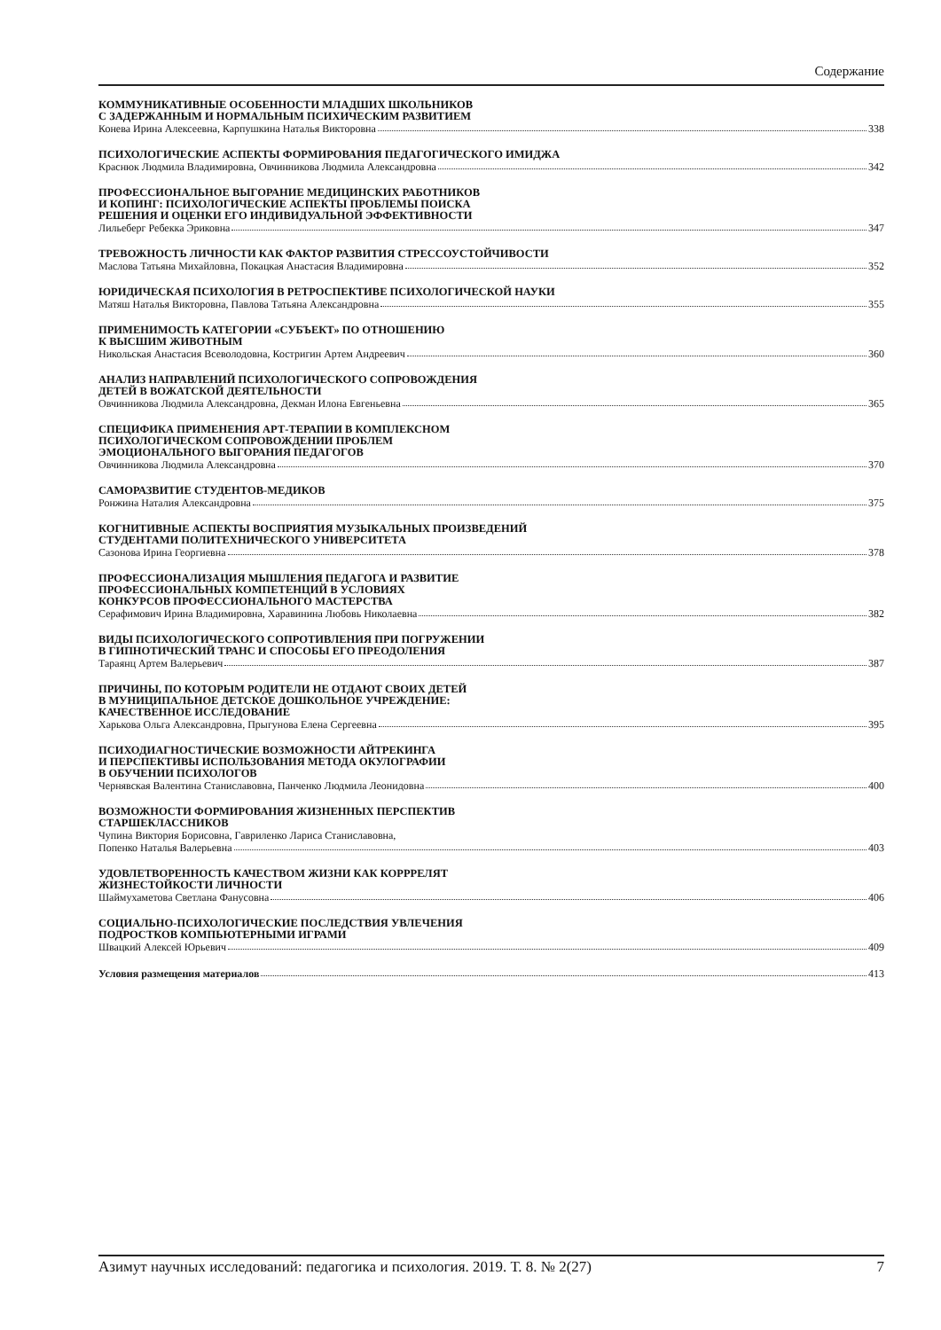Содержание
КОММУНИКАТИВНЫЕ ОСОБЕННОСТИ МЛАДШИХ ШКОЛЬНИКОВ
С ЗАДЕРЖАННЫМ И НОРМАЛЬНЫМ ПСИХИЧЕСКИМ РАЗВИТИЕМ
Конева Ирина Алексеевна, Карпушкина Наталья Викторовна 338
ПСИХОЛОГИЧЕСКИЕ АСПЕКТЫ ФОРМИРОВАНИЯ ПЕДАГОГИЧЕСКОГО ИМИДЖА
Краснюк Людмила Владимировна, Овчинникова Людмила Александровна 342
ПРОФЕССИОНАЛЬНОЕ ВЫГОРАНИЕ МЕДИЦИНСКИХ РАБОТНИКОВ
И КОПИНГ: ПСИХОЛОГИЧЕСКИЕ АСПЕКТЫ ПРОБЛЕМЫ ПОИСКА
РЕШЕНИЯ И ОЦЕНКИ ЕГО ИНДИВИДУАЛЬНОЙ ЭФФЕКТИВНОСТИ
Лильеберг Ребекка Эриковна 347
ТРЕВОЖНОСТЬ ЛИЧНОСТИ КАК ФАКТОР РАЗВИТИЯ СТРЕССОУСТОЙЧИВОСТИ
Маслова Татьяна Михайловна, Покацкая Анастасия Владимировна 352
ЮРИДИЧЕСКАЯ ПСИХОЛОГИЯ В РЕТРОСПЕКТИВЕ ПСИХОЛОГИЧЕСКОЙ НАУКИ
Матяш Наталья Викторовна, Павлова Татьяна Александровна 355
ПРИМЕНИМОСТЬ КАТЕГОРИИ «СУБЪЕКТ» ПО ОТНОШЕНИЮ
К ВЫСШИМ ЖИВОТНЫМ
Никольская Анастасия Всеволодовна, Костригин Артем Андреевич 360
АНАЛИЗ НАПРАВЛЕНИЙ ПСИХОЛОГИЧЕСКОГО СОПРОВОЖДЕНИЯ
ДЕТЕЙ В ВОЖАТСКОЙ ДЕЯТЕЛЬНОСТИ
Овчинникова Людмила Александровна, Декман Илона Евгеньевна 365
СПЕЦИФИКА ПРИМЕНЕНИЯ АРТ-ТЕРАПИИ В КОМПЛЕКСНОМ
ПСИХОЛОГИЧЕСКОМ СОПРОВОЖДЕНИИ ПРОБЛЕМ
ЭМОЦИОНАЛЬНОГО ВЫГОРАНИЯ ПЕДАГОГОВ
Овчинникова Людмила Александровна 370
САМОРАЗВИТИЕ СТУДЕНТОВ-МЕДИКОВ
Ронжина Наталия Александровна 375
КОГНИТИВНЫЕ АСПЕКТЫ ВОСПРИЯТИЯ МУЗЫКАЛЬНЫХ ПРОИЗВЕДЕНИЙ
СТУДЕНТАМИ ПОЛИТЕХНИЧЕСКОГО УНИВЕРСИТЕТА
Сазонова Ирина Георгиевна 378
ПРОФЕССИОНАЛИЗАЦИЯ МЫШЛЕНИЯ ПЕДАГОГА И РАЗВИТИЕ
ПРОФЕССИОНАЛЬНЫХ КОМПЕТЕНЦИЙ В УСЛОВИЯХ
КОНКУРСОВ ПРОФЕССИОНАЛЬНОГО МАСТЕРСТВА
Серафимович Ирина Владимировна, Харавинина Любовь Николаевна 382
ВИДЫ ПСИХОЛОГИЧЕСКОГО СОПРОТИВЛЕНИЯ ПРИ ПОГРУЖЕНИИ
В ГИПНОТИЧЕСКИЙ ТРАНС И СПОСОБЫ ЕГО ПРЕОДОЛЕНИЯ
Тараянц Артем Валерьевич 387
ПРИЧИНЫ, ПО КОТОРЫМ РОДИТЕЛИ НЕ ОТДАЮТ СВОИХ ДЕТЕЙ
В МУНИЦИПАЛЬНОЕ ДЕТСКОЕ ДОШКОЛЬНОЕ УЧРЕЖДЕНИЕ:
КАЧЕСТВЕННОЕ ИССЛЕДОВАНИЕ
Харькова Ольга Александровна, Прыгунова Елена Сергеевна 395
ПСИХОДИАГНОСТИЧЕСКИЕ ВОЗМОЖНОСТИ АЙТРЕКИНГА
И ПЕРСПЕКТИВЫ ИСПОЛЬЗОВАНИЯ МЕТОДА ОКУЛОГРАФИИ
В ОБУЧЕНИИ ПСИХОЛОГОВ
Чернявская Валентина Станиславовна, Панченко Людмила Леонидовна 400
ВОЗМОЖНОСТИ ФОРМИРОВАНИЯ ЖИЗНЕННЫХ ПЕРСПЕКТИВ
СТАРШЕКЛАССНИКОВ
Чупина Виктория Борисовна, Гавриленко Лариса Станиславовна,
Попенко Наталья Валерьевна 403
УДОВЛЕТВОРЕННОСТЬ КАЧЕСТВОМ ЖИЗНИ КАК КОРРРЕЛЯТ
ЖИЗНЕСТОЙКОСТИ ЛИЧНОСТИ
Шаймухаметова Светлана Фанусовна 406
СОЦИАЛЬНО-ПСИХОЛОГИЧЕСКИЕ ПОСЛЕДСТВИЯ УВЛЕЧЕНИЯ
ПОДРОСТКОВ КОМПЬЮТЕРНЫМИ ИГРАМИ
Швацкий Алексей Юрьевич 409
Условия размещения материалов 413
Азимут научных исследований: педагогика и психология. 2019. Т. 8. № 2(27) 7